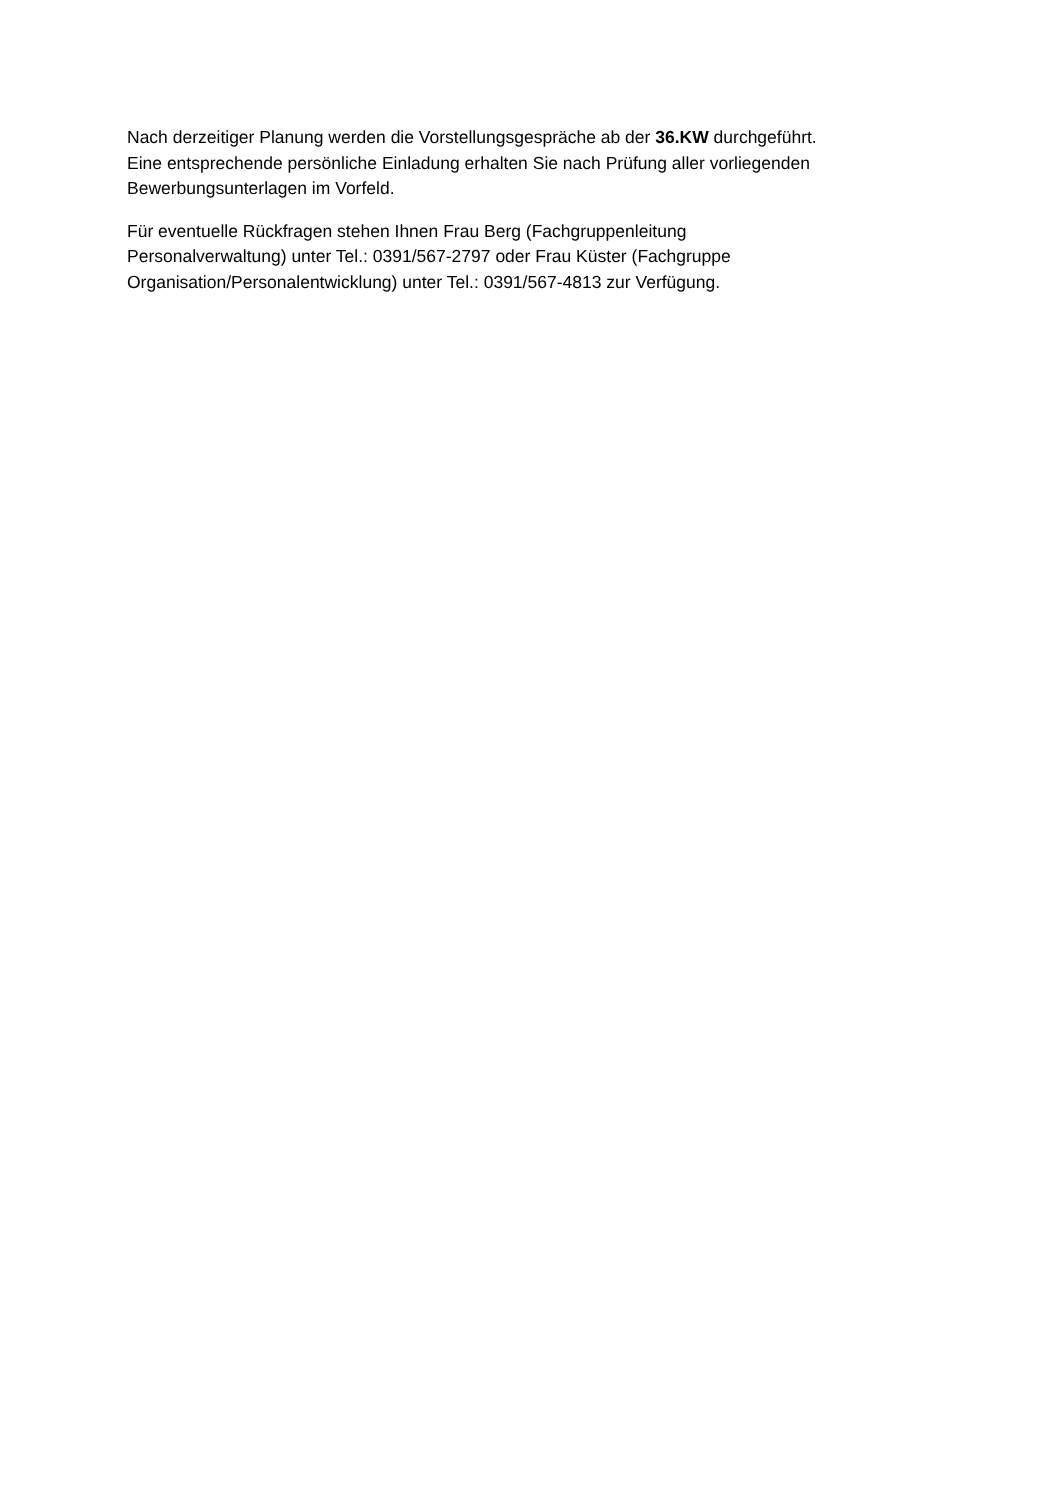Nach derzeitiger Planung werden die Vorstellungsgespräche ab der 36.KW durchgeführt.
Eine entsprechende persönliche Einladung erhalten Sie nach Prüfung aller vorliegenden
Bewerbungsunterlagen im Vorfeld.
Für eventuelle Rückfragen stehen Ihnen Frau Berg (Fachgruppenleitung
Personalverwaltung) unter Tel.: 0391/567-2797 oder Frau Küster (Fachgruppe
Organisation/Personalentwicklung) unter Tel.: 0391/567-4813 zur Verfügung.